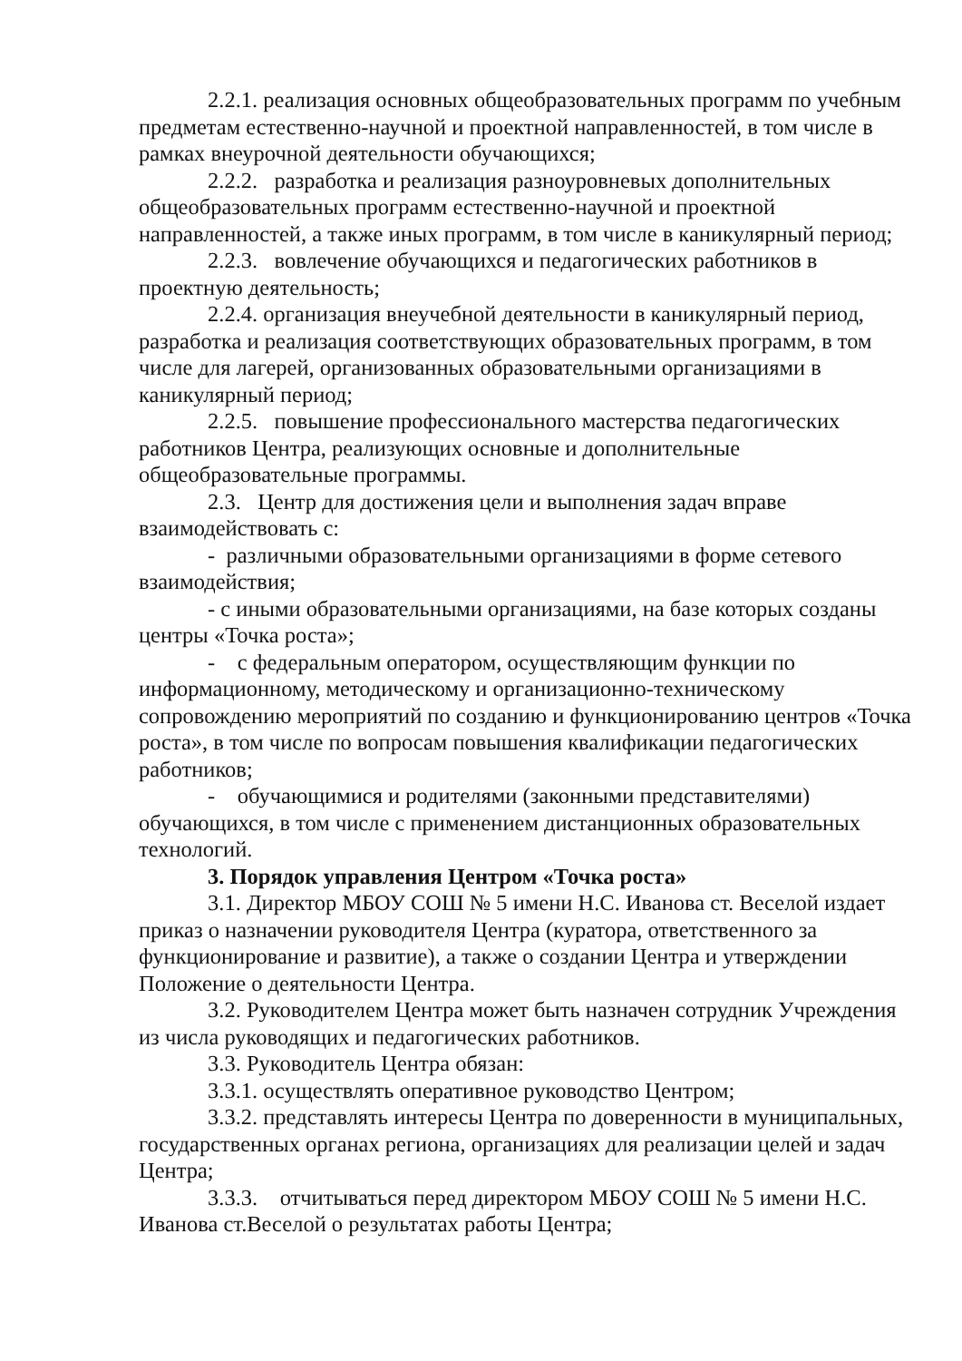2.2.1. реализация основных общеобразовательных программ по учебным предметам естественно-научной и проектной направленностей, в том числе в рамках внеурочной деятельности обучающихся;
2.2.2. разработка и реализация разноуровневых дополнительных общеобразовательных программ естественно-научной и проектной направленностей, а также иных программ, в том числе в каникулярный период;
2.2.3. вовлечение обучающихся и педагогических работников в проектную деятельность;
2.2.4. организация внеучебной деятельности в каникулярный период, разработка и реализация соответствующих образовательных программ, в том числе для лагерей, организованных образовательными организациями в каникулярный период;
2.2.5. повышение профессионального мастерства педагогических работников Центра, реализующих основные и дополнительные общеобразовательные программы.
2.3. Центр для достижения цели и выполнения задач вправе взаимодействовать с:
- различными образовательными организациями в форме сетевого взаимодействия;
- с иными образовательными организациями, на базе которых созданы центры «Точка роста»;
- с федеральным оператором, осуществляющим функции по информационному, методическому и организационно-техническому сопровождению мероприятий по созданию и функционированию центров «Точка роста», в том числе по вопросам повышения квалификации педагогических работников;
- обучающимися и родителями (законными представителями) обучающихся, в том числе с применением дистанционных образовательных технологий.
3. Порядок управления Центром «Точка роста»
3.1. Директор МБОУ СОШ № 5 имени Н.С. Иванова ст. Веселой издает приказ о назначении руководителя Центра (куратора, ответственного за функционирование и развитие), а также о создании Центра и утверждении Положение о деятельности Центра.
3.2. Руководителем Центра может быть назначен сотрудник Учреждения из числа руководящих и педагогических работников.
3.3. Руководитель Центра обязан:
3.3.1. осуществлять оперативное руководство Центром;
3.3.2. представлять интересы Центра по доверенности в муниципальных, государственных органах региона, организациях для реализации целей и задач Центра;
3.3.3. отчитываться перед директором МБОУ СОШ № 5 имени Н.С. Иванова ст.Веселой о результатах работы Центра;